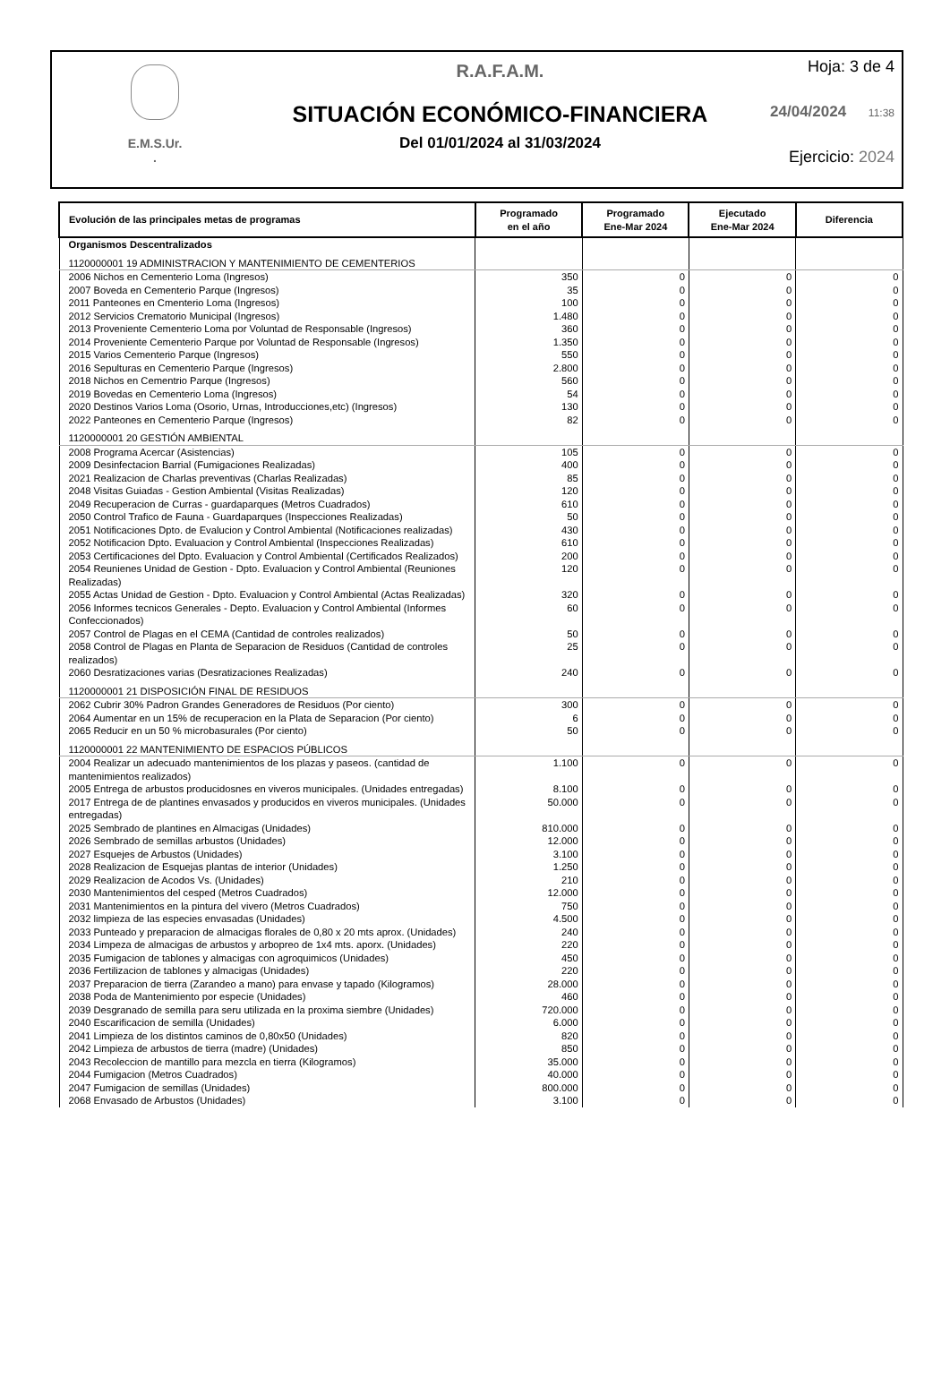E.M.S.Ur.
.
R.A.F.A.M.
SITUACIÓN ECONÓMICO-FINANCIERA
Del 01/01/2024 al 31/03/2024
Hoja: 3 de 4
24/04/2024 11:38
Ejercicio: 2024
| Evolución de las principales metas de programas | Programado en el año | Programado Ene-Mar 2024 | Ejecutado Ene-Mar 2024 | Diferencia |
| --- | --- | --- | --- | --- |
| Organismos Descentralizados | | | | |
| 1120000001 19 ADMINISTRACION Y MANTENIMIENTO DE CEMENTERIOS | | | | |
| 2006 Nichos en Cementerio Loma (Ingresos) | 350 | 0 | 0 | 0 |
| 2007 Boveda en Cementerio Parque (Ingresos) | 35 | 0 | 0 | 0 |
| 2011 Panteones en Cmenterio Loma (Ingresos) | 100 | 0 | 0 | 0 |
| 2012 Servicios Crematorio Municipal (Ingresos) | 1.480 | 0 | 0 | 0 |
| 2013 Proveniente Cementerio Loma por Voluntad de Responsable (Ingresos) | 360 | 0 | 0 | 0 |
| 2014 Proveniente Cementerio Parque por Voluntad de Responsable (Ingresos) | 1.350 | 0 | 0 | 0 |
| 2015 Varios Cementerio Parque (Ingresos) | 550 | 0 | 0 | 0 |
| 2016 Sepulturas en Cementerio Parque (Ingresos) | 2.800 | 0 | 0 | 0 |
| 2018 Nichos en Cementrio Parque (Ingresos) | 560 | 0 | 0 | 0 |
| 2019 Bovedas en Cementerio Loma (Ingresos) | 54 | 0 | 0 | 0 |
| 2020 Destinos Varios Loma (Osorio, Urnas, Introducciones,etc) (Ingresos) | 130 | 0 | 0 | 0 |
| 2022 Panteones en Cementerio Parque (Ingresos) | 82 | 0 | 0 | 0 |
| 1120000001 20 GESTIÓN AMBIENTAL | | | | |
| 2008 Programa Acercar (Asistencias) | 105 | 0 | 0 | 0 |
| 2009 Desinfectacion Barrial (Fumigaciones Realizadas) | 400 | 0 | 0 | 0 |
| 2021 Realizacion de Charlas preventivas (Charlas Realizadas) | 85 | 0 | 0 | 0 |
| 2048 Visitas Guiadas - Gestion Ambiental (Visitas Realizadas) | 120 | 0 | 0 | 0 |
| 2049 Recuperacion de Curras - guardaparques (Metros Cuadrados) | 610 | 0 | 0 | 0 |
| 2050 Control Trafico de Fauna - Guardaparques (Inspecciones Realizadas) | 50 | 0 | 0 | 0 |
| 2051 Notificaciones Dpto. de Evalucion y Control Ambiental (Notificaciones realizadas) | 430 | 0 | 0 | 0 |
| 2052 Notificacion Dpto. Evaluacion y Control Ambiental (Inspecciones Realizadas) | 610 | 0 | 0 | 0 |
| 2053 Certificaciones del Dpto. Evaluacion y Control Ambiental (Certificados Realizados) | 200 | 0 | 0 | 0 |
| 2054 Reunienes Unidad de Gestion - Dpto. Evaluacion y Control Ambiental (Reuniones Realizadas) | 120 | 0 | 0 | 0 |
| 2055 Actas Unidad de Gestion - Dpto. Evaluacion y Control Ambiental (Actas Realizadas) | 320 | 0 | 0 | 0 |
| 2056 Informes tecnicos Generales - Depto. Evaluacion y Control Ambiental (Informes Confeccionados) | 60 | 0 | 0 | 0 |
| 2057 Control de Plagas en el CEMA (Cantidad de controles realizados) | 50 | 0 | 0 | 0 |
| 2058 Control de Plagas en Planta de Separacion de Residuos (Cantidad de controles realizados) | 25 | 0 | 0 | 0 |
| 2060 Desratizaciones varias (Desratizaciones Realizadas) | 240 | 0 | 0 | 0 |
| 1120000001 21 DISPOSICIÓN FINAL DE RESIDUOS | | | | |
| 2062 Cubrir 30% Padron Grandes Generadores de Residuos (Por ciento) | 300 | 0 | 0 | 0 |
| 2064 Aumentar en un 15% de recuperacion en la Plata de Separacion (Por ciento) | 6 | 0 | 0 | 0 |
| 2065 Reducir en un 50 % microbasurales (Por ciento) | 50 | 0 | 0 | 0 |
| 1120000001 22 MANTENIMIENTO DE ESPACIOS PÚBLICOS | | | | |
| 2004 Realizar un adecuado mantenimientos de los plazas y paseos. (cantidad de mantenimientos realizados) | 1.100 | 0 | 0 | 0 |
| 2005 Entrega de arbustos producidosnes en viveros municipales. (Unidades entregadas) | 8.100 | 0 | 0 | 0 |
| 2017 Entrega de de plantines envasados y producidos en viveros municipales. (Unidades entregadas) | 50.000 | 0 | 0 | 0 |
| 2025 Sembrado de plantines en Almacigas (Unidades) | 810.000 | 0 | 0 | 0 |
| 2026 Sembrado de semillas arbustos (Unidades) | 12.000 | 0 | 0 | 0 |
| 2027 Esquejes de Arbustos (Unidades) | 3.100 | 0 | 0 | 0 |
| 2028 Realizacion de Esquejas plantas de interior (Unidades) | 1.250 | 0 | 0 | 0 |
| 2029 Realizacion de Acodos Vs. (Unidades) | 210 | 0 | 0 | 0 |
| 2030 Mantenimientos del cesped (Metros Cuadrados) | 12.000 | 0 | 0 | 0 |
| 2031 Mantenimientos en la pintura del vivero (Metros Cuadrados) | 750 | 0 | 0 | 0 |
| 2032 limpieza de las especies envasadas (Unidades) | 4.500 | 0 | 0 | 0 |
| 2033 Punteado y preparacion de almacigas florales de 0,80 x 20 mts aprox. (Unidades) | 240 | 0 | 0 | 0 |
| 2034 Limpeza de almacigas de arbustos y arbopreo de 1x4 mts. aporx. (Unidades) | 220 | 0 | 0 | 0 |
| 2035 Fumigacion de tablones y almacigas con agroquimicos (Unidades) | 450 | 0 | 0 | 0 |
| 2036 Fertilizacion de tablones y almacigas (Unidades) | 220 | 0 | 0 | 0 |
| 2037 Preparacion de tierra (Zarandeo a mano) para envase y tapado (Kilogramos) | 28.000 | 0 | 0 | 0 |
| 2038 Poda de Mantenimiento por especie (Unidades) | 460 | 0 | 0 | 0 |
| 2039 Desgranado de semilla para seru utilizada en la proxima siembre (Unidades) | 720.000 | 0 | 0 | 0 |
| 2040 Escarificacion de semilla (Unidades) | 6.000 | 0 | 0 | 0 |
| 2041 Limpieza de los distintos caminos de 0,80x50 (Unidades) | 820 | 0 | 0 | 0 |
| 2042 Limpieza de arbustos de tierra (madre) (Unidades) | 850 | 0 | 0 | 0 |
| 2043 Recoleccion de mantillo para mezcla en tierra (Kilogramos) | 35.000 | 0 | 0 | 0 |
| 2044 Fumigacion (Metros Cuadrados) | 40.000 | 0 | 0 | 0 |
| 2047 Fumigacion de semillas (Unidades) | 800.000 | 0 | 0 | 0 |
| 2068 Envasado de Arbustos (Unidades) | 3.100 | 0 | 0 | 0 |